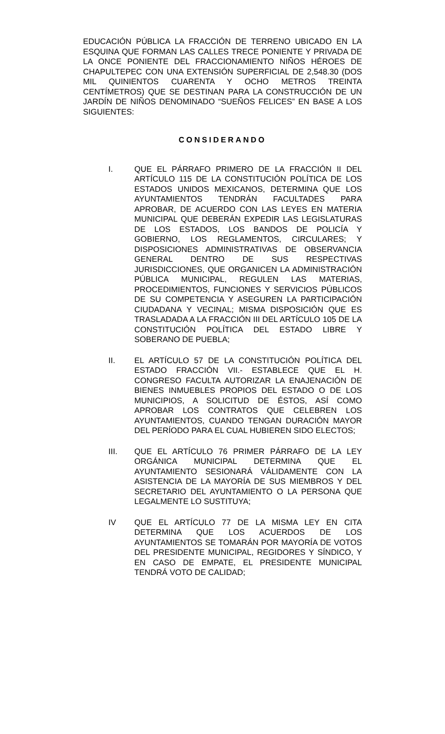EDUCACIÓN PÚBLICA LA FRACCIÓN DE TERRENO UBICADO EN LA ESQUINA QUE FORMAN LAS CALLES TRECE PONIENTE Y PRIVADA DE LA ONCE PONIENTE DEL FRACCIONAMIENTO NIÑOS HÉROES DE CHAPULTEPEC CON UNA EXTENSIÓN SUPERFICIAL DE 2,548.30 (DOS MIL QUINIENTOS CUARENTA Y OCHO METROS TREINTA CENTÍMETROS) QUE SE DESTINAN PARA LA CONSTRUCCIÓN DE UN JARDÍN DE NIÑOS DENOMINADO “SUEÑOS FELICES” EN BASE A LOS SIGUIENTES:
CONSIDERANDO
I. QUE EL PÁRRAFO PRIMERO DE LA FRACCIÓN II DEL ARTÍCULO 115 DE LA CONSTITUCIÓN POLÍTICA DE LOS ESTADOS UNIDOS MEXICANOS, DETERMINA QUE LOS AYUNTAMIENTOS TENDRÁN FACULTADES PARA APROBAR, DE ACUERDO CON LAS LEYES EN MATERIA MUNICIPAL QUE DEBERÁN EXPEDIR LAS LEGISLATURAS DE LOS ESTADOS, LOS BANDOS DE POLICÍA Y GOBIERNO, LOS REGLAMENTOS, CIRCULARES; Y DISPOSICIONES ADMINISTRATIVAS DE OBSERVANCIA GENERAL DENTRO DE SUS RESPECTIVAS JURISDICCIONES, QUE ORGANICEN LA ADMINISTRACIÓN PÚBLICA MUNICIPAL, REGULEN LAS MATERIAS, PROCEDIMIENTOS, FUNCIONES Y SERVICIOS PÚBLICOS DE SU COMPETENCIA Y ASEGUREN LA PARTICIPACIÓN CIUDADANA Y VECINAL; MISMA DISPOSICIÓN QUE ES TRASLADADA A LA FRACCIÓN III DEL ARTÍCULO 105 DE LA CONSTITUCIÓN POLÍTICA DEL ESTADO LIBRE Y SOBERANO DE PUEBLA;
II. EL ARTÍCULO 57 DE LA CONSTITUCIÓN POLÍTICA DEL ESTADO FRACCIÓN VII.- ESTABLECE QUE EL H. CONGRESO FACULTA AUTORIZAR LA ENAJENACIÓN DE BIENES INMUEBLES PROPIOS DEL ESTADO O DE LOS MUNICIPIOS, A SOLICITUD DE ÉSTOS, ASÍ COMO APROBAR LOS CONTRATOS QUE CELEBREN LOS AYUNTAMIENTOS, CUANDO TENGAN DURACIÓN MAYOR DEL PERÍODO PARA EL CUAL HUBIEREN SIDO ELECTOS;
III. QUE EL ARTÍCULO 76 PRIMER PÁRRAFO DE LA LEY ORGÁNICA MUNICIPAL DETERMINA QUE EL AYUNTAMIENTO SESIONARÁ VÁLIDAMENTE CON LA ASISTENCIA DE LA MAYORÍA DE SUS MIEMBROS Y DEL SECRETARIO DEL AYUNTAMIENTO O LA PERSONA QUE LEGALMENTE LO SUSTITUYA;
IV QUE EL ARTÍCULO 77 DE LA MISMA LEY EN CITA DETERMINA QUE LOS ACUERDOS DE LOS AYUNTAMIENTOS SE TOMARÁN POR MAYORÍA DE VOTOS DEL PRESIDENTE MUNICIPAL, REGIDORES Y SÍNDICO, Y EN CASO DE EMPATE, EL PRESIDENTE MUNICIPAL TENDRÁ VOTO DE CALIDAD;